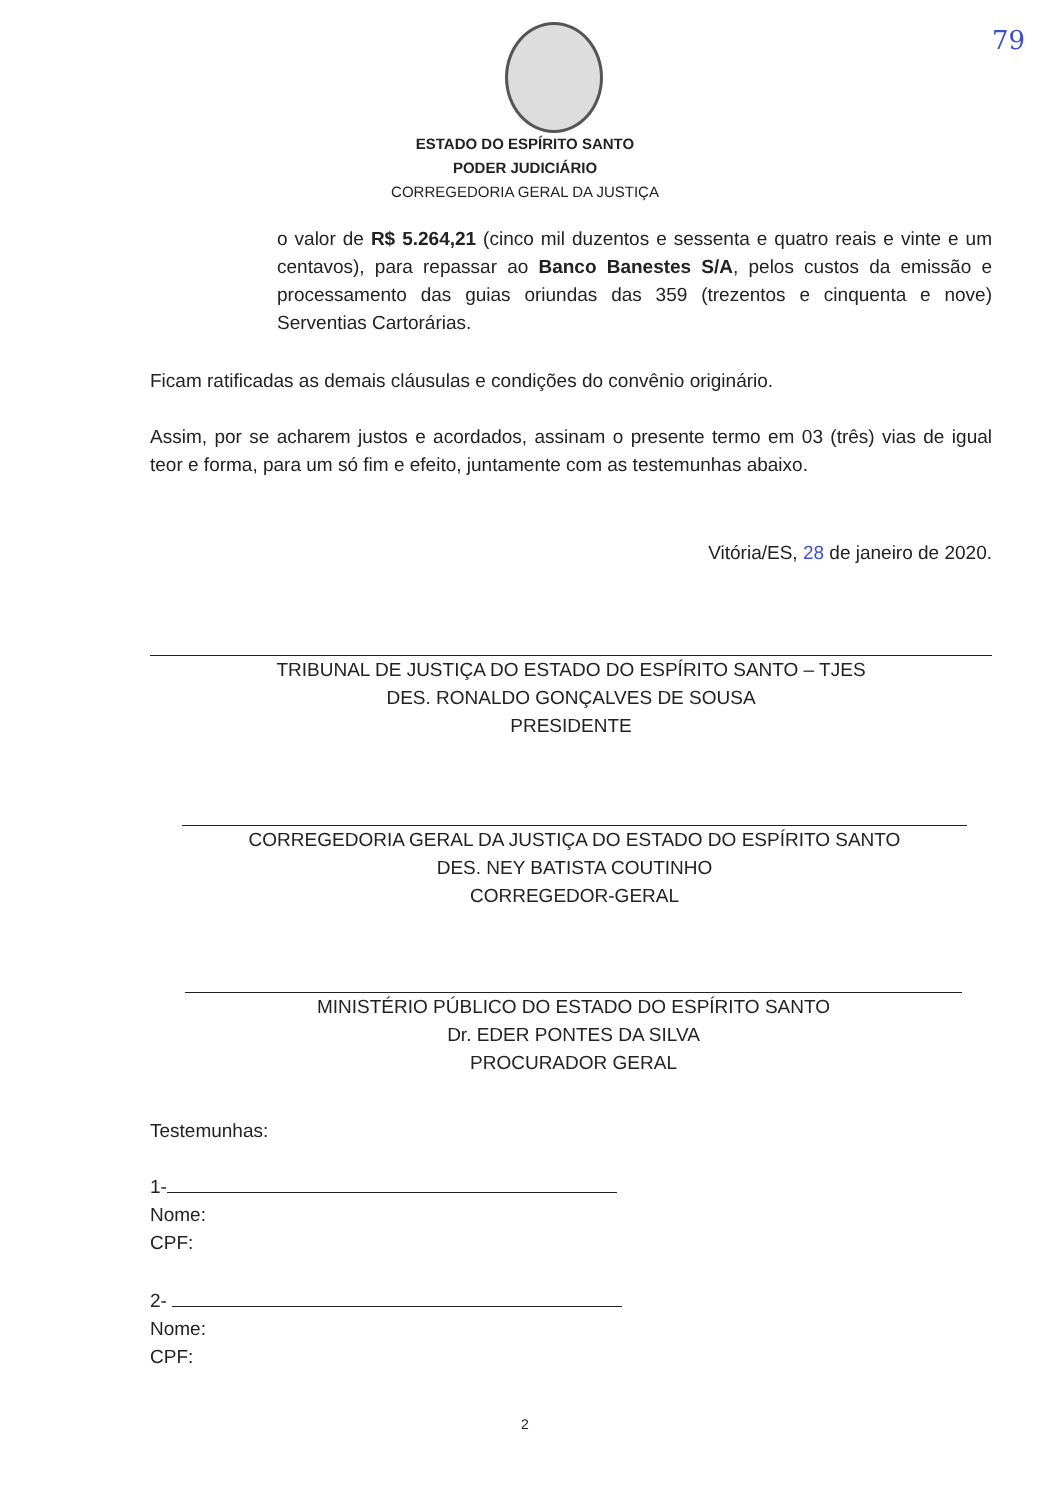79
ESTADO DO ESPÍRITO SANTO
PODER JUDICIÁRIO
CORREGEDORIA GERAL DA JUSTIÇA
o valor de R$ 5.264,21 (cinco mil duzentos e sessenta e quatro reais e vinte e um centavos), para repassar ao Banco Banestes S/A, pelos custos da emissão e processamento das guias oriundas das 359 (trezentos e cinquenta e nove) Serventias Cartorárias.
Ficam ratificadas as demais cláusulas e condições do convênio originário.
Assim, por se acharem justos e acordados, assinam o presente termo em 03 (três) vias de igual teor e forma, para um só fim e efeito, juntamente com as testemunhas abaixo.
Vitória/ES, 28 de janeiro de 2020.
TRIBUNAL DE JUSTIÇA DO ESTADO DO ESPÍRITO SANTO – TJES
DES. RONALDO GONÇALVES DE SOUSA
PRESIDENTE
CORREGEDORIA GERAL DA JUSTIÇA DO ESTADO DO ESPÍRITO SANTO
DES. NEY BATISTA COUTINHO
CORREGEDOR-GERAL
MINISTÉRIO PÚBLICO DO ESTADO DO ESPÍRITO SANTO
Dr. EDER PONTES DA SILVA
PROCURADOR GERAL
Testemunhas:
1-
Nome:
CPF:
2-
Nome:
CPF:
2